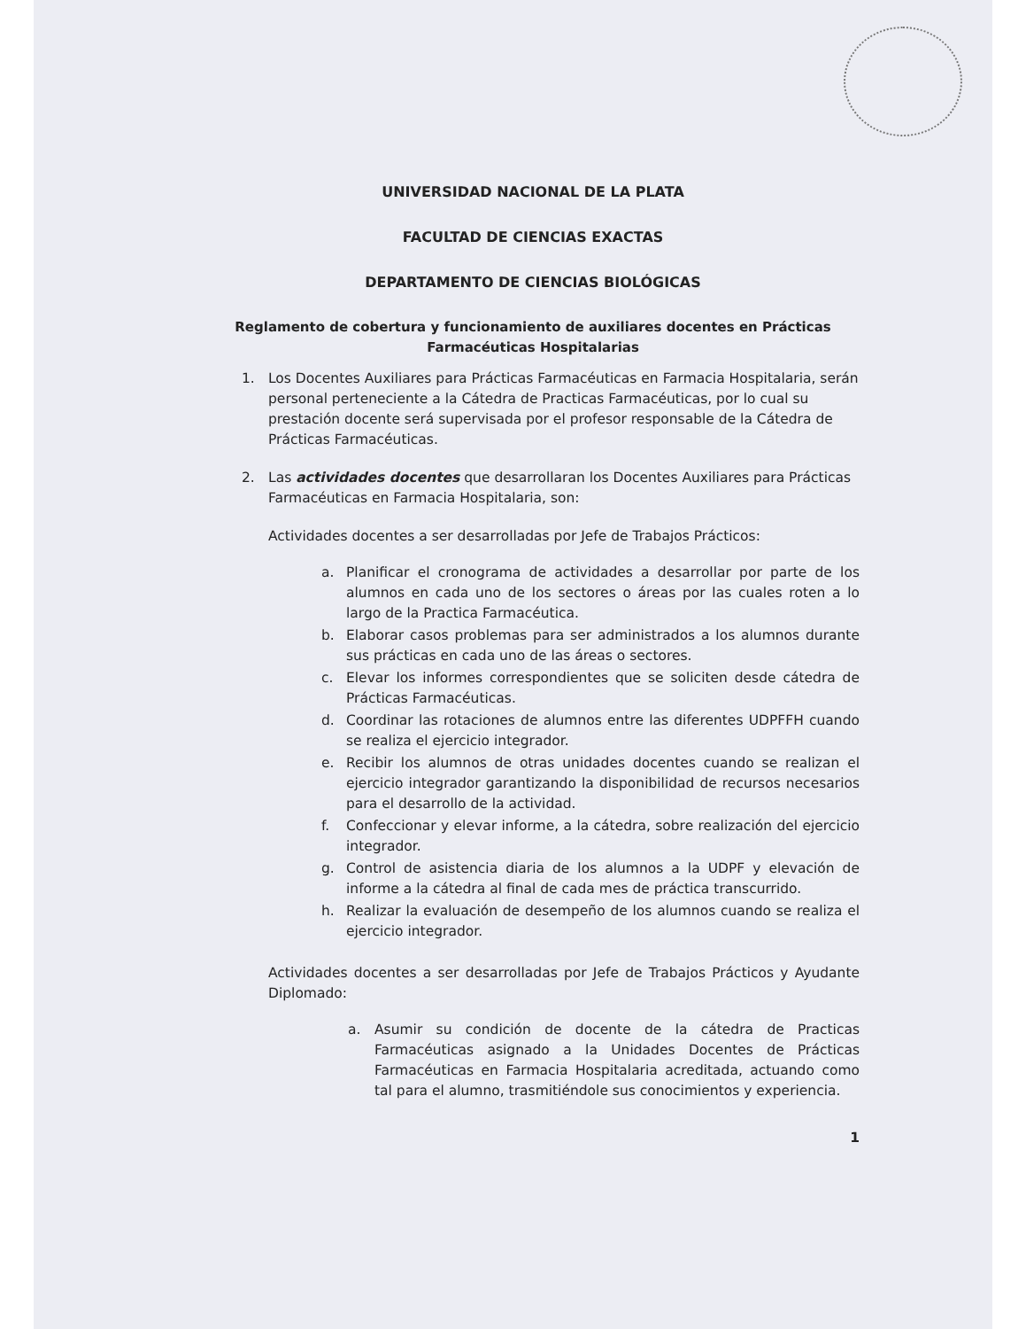UNIVERSIDAD NACIONAL DE LA PLATA
FACULTAD DE CIENCIAS EXACTAS
DEPARTAMENTO DE CIENCIAS BIOLÓGICAS
Reglamento de cobertura y funcionamiento de auxiliares docentes en Prácticas Farmacéuticas Hospitalarias
1. Los Docentes Auxiliares para Prácticas Farmacéuticas en Farmacia Hospitalaria, serán personal perteneciente a la Cátedra de Practicas Farmacéuticas, por lo cual su prestación docente será supervisada por el profesor responsable de la Cátedra de Prácticas Farmacéuticas.
2. Las actividades docentes que desarrollaran los Docentes Auxiliares para Prácticas Farmacéuticas en Farmacia Hospitalaria, son:
Actividades docentes a ser desarrolladas por Jefe de Trabajos Prácticos:
a. Planificar el cronograma de actividades a desarrollar por parte de los alumnos en cada uno de los sectores o áreas por las cuales roten a lo largo de la Practica Farmacéutica.
b. Elaborar casos problemas para ser administrados a los alumnos durante sus prácticas en cada uno de las áreas o sectores.
c. Elevar los informes correspondientes que se soliciten desde cátedra de Prácticas Farmacéuticas.
d. Coordinar las rotaciones de alumnos entre las diferentes UDPFFH cuando se realiza el ejercicio integrador.
e. Recibir los alumnos de otras unidades docentes cuando se realizan el ejercicio integrador garantizando la disponibilidad de recursos necesarios para el desarrollo de la actividad.
f. Confeccionar y elevar informe, a la cátedra, sobre realización del ejercicio integrador.
g. Control de asistencia diaria de los alumnos a la UDPF y elevación de informe a la cátedra al final de cada mes de práctica transcurrido.
h. Realizar la evaluación de desempeño de los alumnos cuando se realiza el ejercicio integrador.
Actividades docentes a ser desarrolladas por Jefe de Trabajos Prácticos y Ayudante Diplomado:
a. Asumir su condición de docente de la cátedra de Practicas Farmacéuticas asignado a la Unidades Docentes de Prácticas Farmacéuticas en Farmacia Hospitalaria acreditada, actuando como tal para el alumno, trasmitiéndole sus conocimientos y experiencia.
1